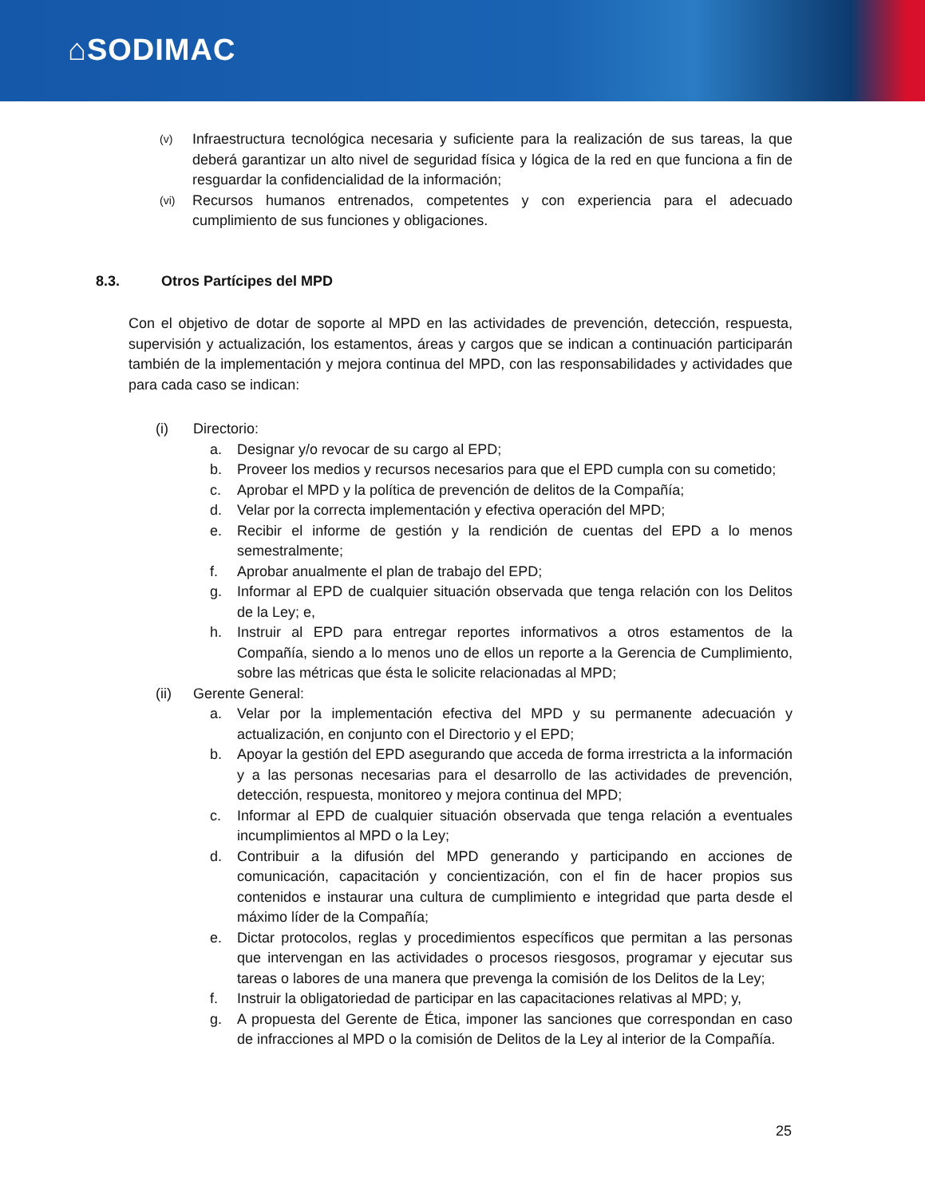⌂SODIMAC
(v) Infraestructura tecnológica necesaria y suficiente para la realización de sus tareas, la que deberá garantizar un alto nivel de seguridad física y lógica de la red en que funciona a fin de resguardar la confidencialidad de la información;
(vi) Recursos humanos entrenados, competentes y con experiencia para el adecuado cumplimiento de sus funciones y obligaciones.
8.3. Otros Partícipes del MPD
Con el objetivo de dotar de soporte al MPD en las actividades de prevención, detección, respuesta, supervisión y actualización, los estamentos, áreas y cargos que se indican a continuación participarán también de la implementación y mejora continua del MPD, con las responsabilidades y actividades que para cada caso se indican:
(i) Directorio:
a. Designar y/o revocar de su cargo al EPD;
b. Proveer los medios y recursos necesarios para que el EPD cumpla con su cometido;
c. Aprobar el MPD y la política de prevención de delitos de la Compañía;
d. Velar por la correcta implementación y efectiva operación del MPD;
e. Recibir el informe de gestión y la rendición de cuentas del EPD a lo menos semestralmente;
f. Aprobar anualmente el plan de trabajo del EPD;
g. Informar al EPD de cualquier situación observada que tenga relación con los Delitos de la Ley; e,
h. Instruir al EPD para entregar reportes informativos a otros estamentos de la Compañía, siendo a lo menos uno de ellos un reporte a la Gerencia de Cumplimiento, sobre las métricas que ésta le solicite relacionadas al MPD;
(ii) Gerente General:
a. Velar por la implementación efectiva del MPD y su permanente adecuación y actualización, en conjunto con el Directorio y el EPD;
b. Apoyar la gestión del EPD asegurando que acceda de forma irrestricta a la información y a las personas necesarias para el desarrollo de las actividades de prevención, detección, respuesta, monitoreo y mejora continua del MPD;
c. Informar al EPD de cualquier situación observada que tenga relación a eventuales incumplimientos al MPD o la Ley;
d. Contribuir a la difusión del MPD generando y participando en acciones de comunicación, capacitación y concientización, con el fin de hacer propios sus contenidos e instaurar una cultura de cumplimiento e integridad que parta desde el máximo líder de la Compañía;
e. Dictar protocolos, reglas y procedimientos específicos que permitan a las personas que intervengan en las actividades o procesos riesgosos, programar y ejecutar sus tareas o labores de una manera que prevenga la comisión de los Delitos de la Ley;
f. Instruir la obligatoriedad de participar en las capacitaciones relativas al MPD; y,
g. A propuesta del Gerente de Ética, imponer las sanciones que correspondan en caso de infracciones al MPD o la comisión de Delitos de la Ley al interior de la Compañía.
25